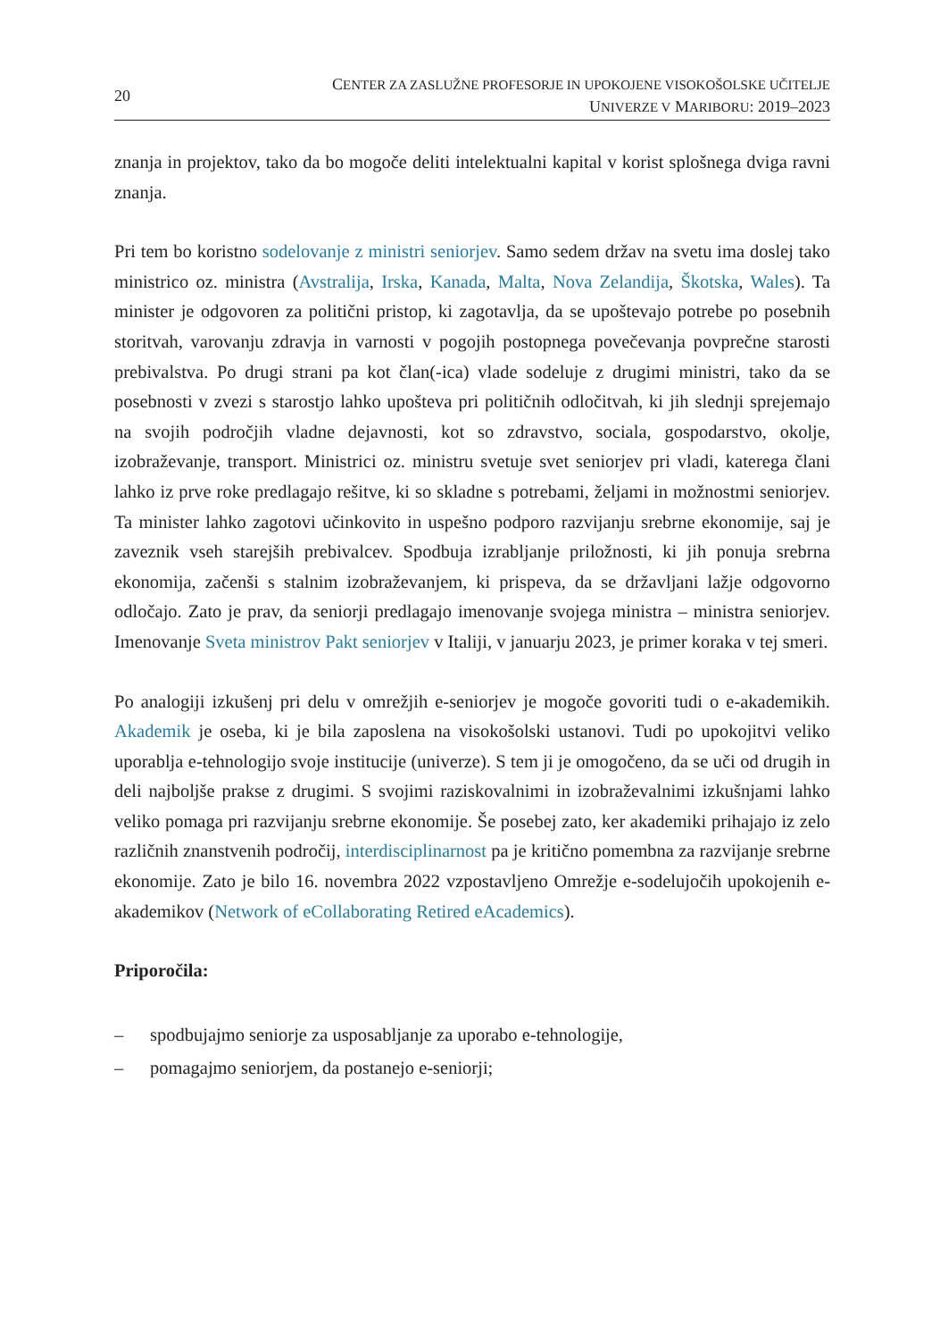20
CENTER ZA ZASLUŽNE PROFESORJE IN UPOKOJENE VISOKOŠOLSKE UČITELJE
UNIVERZE V MARIBORU: 2019–2023
znanja in projektov, tako da bo mogoče deliti intelektualni kapital v korist splošnega dviga ravni znanja.
Pri tem bo koristno sodelovanje z ministri seniorjev. Samo sedem držav na svetu ima doslej tako ministrico oz. ministra (Avstralija, Irska, Kanada, Malta, Nova Zelandija, Škotska, Wales). Ta minister je odgovoren za politični pristop, ki zagotavlja, da se upoštevajo potrebe po posebnih storitvah, varovanju zdravja in varnosti v pogojih postopnega povečevanja povprečne starosti prebivalstva. Po drugi strani pa kot član(-ica) vlade sodeluje z drugimi ministri, tako da se posebnosti v zvezi s starostjo lahko upošteva pri političnih odločitvah, ki jih slednji sprejemajo na svojih področjih vladne dejavnosti, kot so zdravstvo, sociala, gospodarstvo, okolje, izobraževanje, transport. Ministrici oz. ministru svetuje svet seniorjev pri vladi, katerega člani lahko iz prve roke predlagajo rešitve, ki so skladne s potrebami, željami in možnostmi seniorjev. Ta minister lahko zagotovi učinkovito in uspešno podporo razvijanju srebrne ekonomije, saj je zaveznik vseh starejših prebivalcev. Spodbuja izrabljanje priložnosti, ki jih ponuja srebrna ekonomija, začenši s stalnim izobraževanjem, ki prispeva, da se državljani lažje odgovorno odločajo. Zato je prav, da seniorji predlagajo imenovanje svojega ministra – ministra seniorjev. Imenovanje Sveta ministrov Pakt seniorjev v Italiji, v januarju 2023, je primer koraka v tej smeri.
Po analogiji izkušenj pri delu v omrežjih e-seniorjev je mogoče govoriti tudi o e-akademikih. Akademik je oseba, ki je bila zaposlena na visokošolski ustanovi. Tudi po upokojitvi veliko uporablja e-tehnologijo svoje institucije (univerze). S tem ji je omogočeno, da se uči od drugih in deli najboljše prakse z drugimi. S svojimi raziskovalnimi in izobraževalnimi izkušnjami lahko veliko pomaga pri razvijanju srebrne ekonomije. Še posebej zato, ker akademiki prihajajo iz zelo različnih znanstvenih področij, interdisciplinarnost pa je kritično pomembna za razvijanje srebrne ekonomije. Zato je bilo 16. novembra 2022 vzpostavljeno Omrežje e-sodelujočih upokojenih e-akademikov (Network of eCollaborating Retired eAcademics).
Priporočila:
– spodbujajmo seniorje za usposabljanje za uporabo e-tehnologije,
– pomagajmo seniorjem, da postanejo e-seniorji;